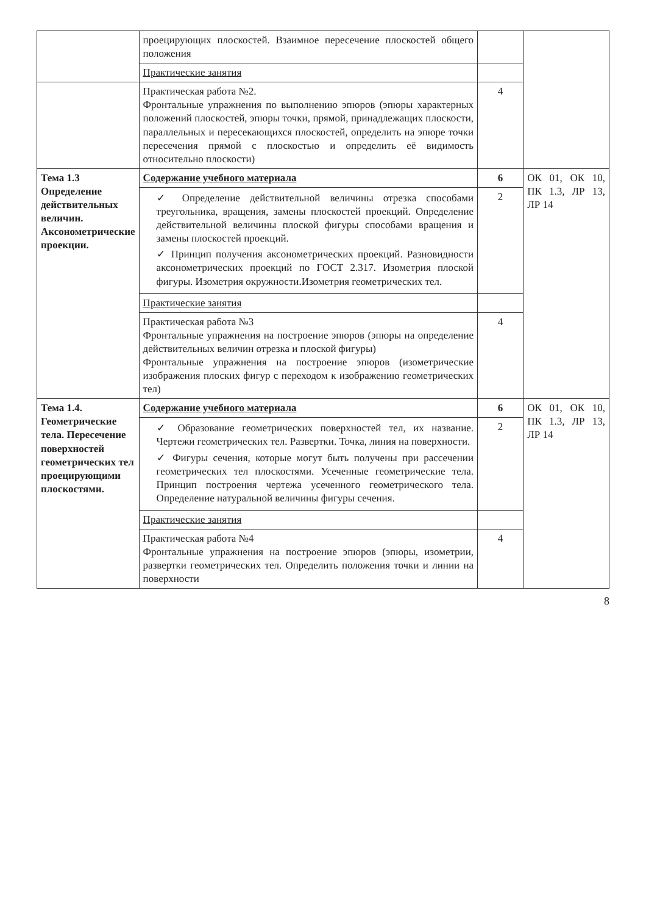| | проецирующих плоскостей. Взаимное пересечение плоскостей общего положения | | |
| | Практические занятия | | |
| | Практическая работа №2. Фронтальные упражнения по выполнению эпюров (эпюры характерных положений плоскостей, эпюры точки, прямой, принадлежащих плоскости, параллельных и пересекающихся плоскостей, определить на эпюре точки пересечения прямой с плоскостью и определить её видимость относительно плоскости) | 4 | |
| Тема 1.3 Определение действительных величин. Аксонометрические проекции. | Содержание учебного материала | 6 | ОК 01, ОК 10, ПК 1.3, ЛР 13, ЛР 14 |
| | ✓ Определение действительной величины отрезка способами треугольника, вращения, замены плоскостей проекций. Определение действительной величины плоской фигуры способами вращения и замены плоскостей проекций. ✓ Принцип получения аксонометрических проекций. Разновидности аксонометрических проекций по ГОСТ 2.317. Изометрия плоской фигуры. Изометрия окружности.Изометрия геометрических тел. | 2 | |
| | Практические занятия | | |
| | Практическая работа №3 Фронтальные упражнения на построение эпюров (эпюры на определение действительных величин отрезка и плоской фигуры) Фронтальные упражнения на построение эпюров (изометрические изображения плоских фигур с переходом к изображению геометрических тел) | 4 | |
| Тема 1.4. Геометрические тела. Пересечение поверхностей геометрических тел проецирующими плоскостями. | Содержание учебного материала | 6 | ОК 01, ОК 10, ПК 1.3, ЛР 13, ЛР 14 |
| | ✓ Образование геометрических поверхностей тел, их название. Чертежи геометрических тел. Развертки. Точка, линия на поверхности. ✓ Фигуры сечения, которые могут быть получены при рассечении геометрических тел плоскостями. Усеченные геометрические тела. Принцип построения чертежа усеченного геометрического тела. Определение натуральной величины фигуры сечения. | 2 | |
| | Практические занятия | | |
| | Практическая работа №4 Фронтальные упражнения на построение эпюров (эпюры, изометрии, развертки геометрических тел. Определить положения точки и линии на поверхности | 4 | |
8